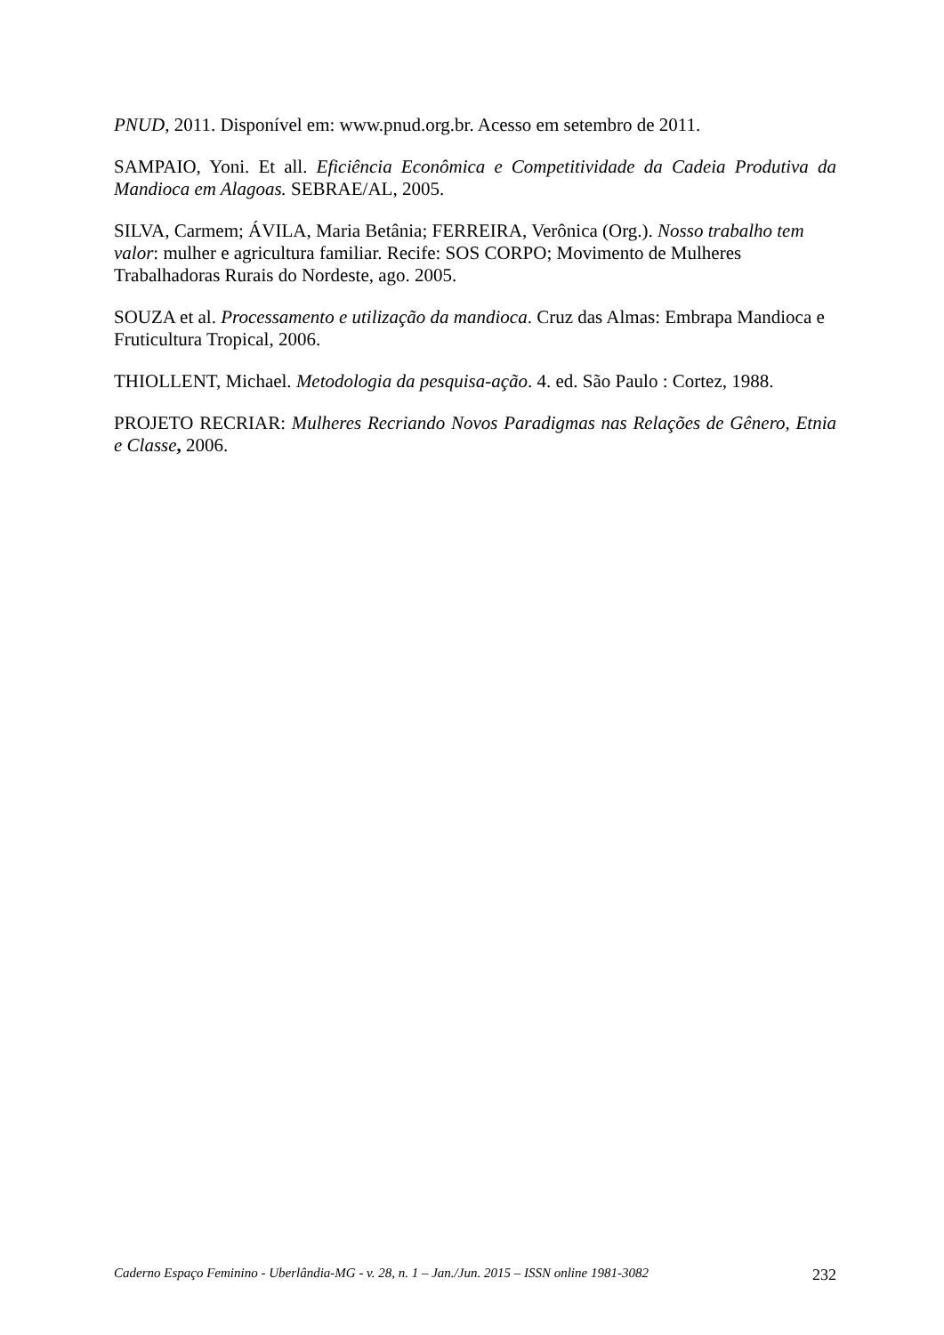PNUD, 2011. Disponível em: www.pnud.org.br. Acesso em setembro de 2011.
SAMPAIO, Yoni. Et all. Eficiência Econômica e Competitividade da Cadeia Produtiva da Mandioca em Alagoas. SEBRAE/AL, 2005.
SILVA, Carmem; ÁVILA, Maria Betânia; FERREIRA, Verônica (Org.). Nosso trabalho tem valor: mulher e agricultura familiar. Recife: SOS CORPO; Movimento de Mulheres Trabalhadoras Rurais do Nordeste, ago. 2005.
SOUZA et al. Processamento e utilização da mandioca. Cruz das Almas: Embrapa Mandioca e Fruticultura Tropical, 2006.
THIOLLENT, Michael. Metodologia da pesquisa-ação. 4. ed. São Paulo : Cortez, 1988.
PROJETO RECRIAR: Mulheres Recriando Novos Paradigmas nas Relações de Gênero, Etnia e Classe, 2006.
Caderno Espaço Feminino - Uberlândia-MG - v. 28, n. 1 – Jan./Jun. 2015 – ISSN online 1981-3082 232